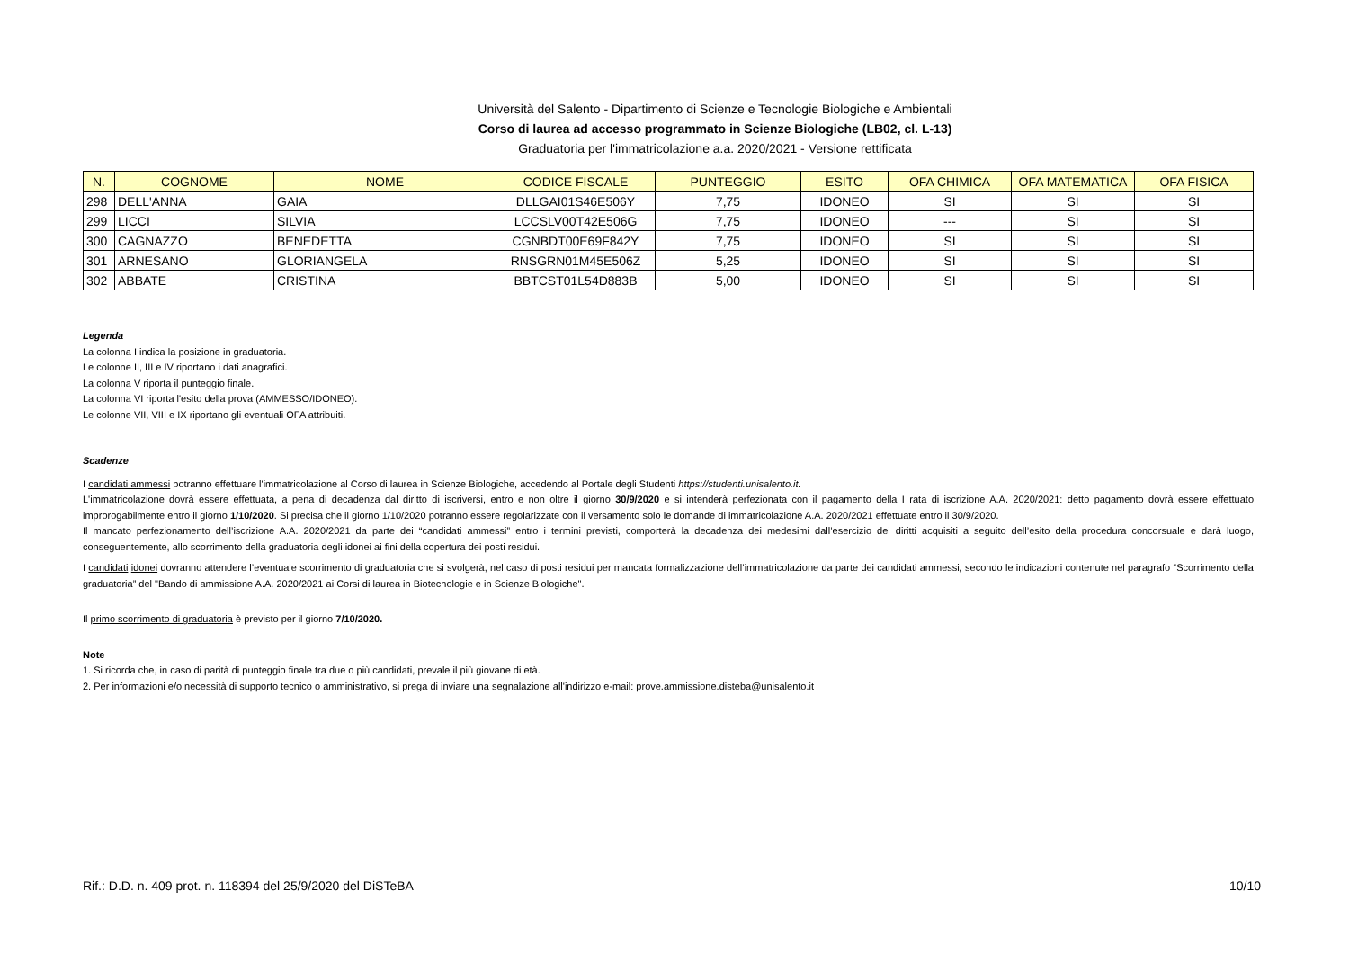Università del Salento - Dipartimento di Scienze e Tecnologie Biologiche e Ambientali
Corso di laurea ad accesso programmato in Scienze Biologiche (LB02, cl. L-13)
Graduatoria per l'immatricolazione a.a. 2020/2021 - Versione rettificata
| N. | COGNOME | NOME | CODICE FISCALE | PUNTEGGIO | ESITO | OFA CHIMICA | OFA MATEMATICA | OFA FISICA |
| --- | --- | --- | --- | --- | --- | --- | --- | --- |
| 298 | DELL'ANNA | GAIA | DLLGAI01S46E506Y | 7,75 | IDONEO | SI | SI | SI |
| 299 | LICCI | SILVIA | LCCSLV00T42E506G | 7,75 | IDONEO | --- | SI | SI |
| 300 | CAGNAZZO | BENEDETTA | CGNBDT00E69F842Y | 7,75 | IDONEO | SI | SI | SI |
| 301 | ARNESANO | GLORIANGELA | RNSGRN01M45E506Z | 5,25 | IDONEO | SI | SI | SI |
| 302 | ABBATE | CRISTINA | BBTCST01L54D883B | 5,00 | IDONEO | SI | SI | SI |
Legenda
La colonna I indica la posizione in graduatoria.
Le colonne II, III e IV riportano i dati anagrafici.
La colonna V riporta il punteggio finale.
La colonna VI riporta l'esito della prova (AMMESSO/IDONEO).
Le colonne VII, VIII e IX riportano gli eventuali OFA attribuiti.
Scadenze
I candidati ammessi potranno effettuare l'immatricolazione al Corso di laurea in Scienze Biologiche, accedendo al Portale degli Studenti https://studenti.unisalento.it.
L'immatricolazione dovrà essere effettuata, a pena di decadenza dal diritto di iscriversi, entro e non oltre il giorno 30/9/2020 e si intenderà perfezionata con il pagamento della I rata di iscrizione A.A. 2020/2021: detto pagamento dovrà essere effettuato improrogabilmente entro il giorno 1/10/2020. Si precisa che il giorno 1/10/2020 potranno essere regolarizzate con il versamento solo le domande di immatricolazione A.A. 2020/2021 effettuate entro il 30/9/2020.
Il mancato perfezionamento dell’iscrizione A.A. 2020/2021 da parte dei “candidati ammessi” entro i termini previsti, comporterà la decadenza dei medesimi dall’esercizio dei diritti acquisiti a seguito dell’esito della procedura concorsuale e darà luogo, conseguentemente, allo scorrimento della graduatoria degli idonei ai fini della copertura dei posti residui.
I candidati idonei dovranno attendere l’eventuale scorrimento di graduatoria che si svolgerà, nel caso di posti residui per mancata formalizzazione dell’immatricolazione da parte dei candidati ammessi, secondo le indicazioni contenute nel paragrafo “Scorrimento della graduatoria” del "Bando di ammissione A.A. 2020/2021 ai Corsi di laurea in Biotecnologie e in Scienze Biologiche".
Il primo scorrimento di graduatoria è previsto per il giorno 7/10/2020.
Note
1. Si ricorda che, in caso di parità di punteggio finale tra due o più candidati, prevale il più giovane di età.
2. Per informazioni e/o necessità di supporto tecnico o amministrativo, si prega di inviare una segnalazione all'indirizzo e-mail: prove.ammissione.disteba@unisalento.it
Rif.: D.D. n. 409 prot. n. 118394 del 25/9/2020 del DiSTeBA 10/10